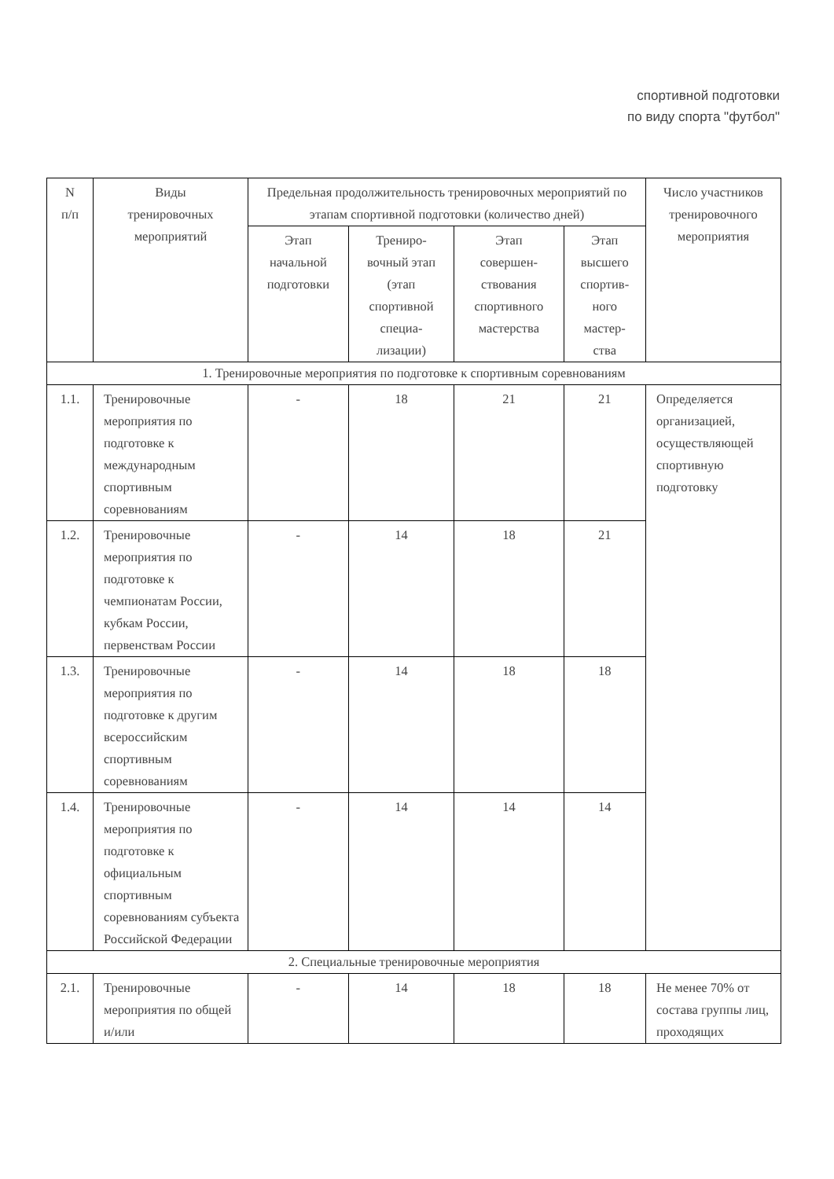спортивной подготовки
по виду спорта "футбол"
| N п/п | Виды тренировочных мероприятий | Предельная продолжительность тренировочных мероприятий по этапам спортивной подготовки (количество дней) | | | | Число участников тренировочного мероприятия |
| | | Этап начальной подготовки | Трениро- вочный этап (этап спортивной специа- лизации) | Этап совершен- ствования спортивного мастерства | Этап высшего спортив- ного мастер- ства | |
| 1. Тренировочные мероприятия по подготовке к спортивным соревнованиям | | | | | | |
| 1.1. | Тренировочные мероприятия по подготовке к международным спортивным соревнованиям | - | 18 | 21 | 21 | Определяется организацией, осуществляющей спортивную подготовку |
| 1.2. | Тренировочные мероприятия по подготовке к чемпионатам России, кубкам России, первенствам России | - | 14 | 18 | 21 | |
| 1.3. | Тренировочные мероприятия по подготовке к другим всероссийским спортивным соревнованиям | - | 14 | 18 | 18 | |
| 1.4. | Тренировочные мероприятия по подготовке к официальным спортивным соревнованиям субъекта Российской Федерации | - | 14 | 14 | 14 | |
| 2. Специальные тренировочные мероприятия | | | | | | |
| 2.1. | Тренировочные мероприятия по общей и/или | - | 14 | 18 | 18 | Не менее 70% от состава группы лиц, проходящих |